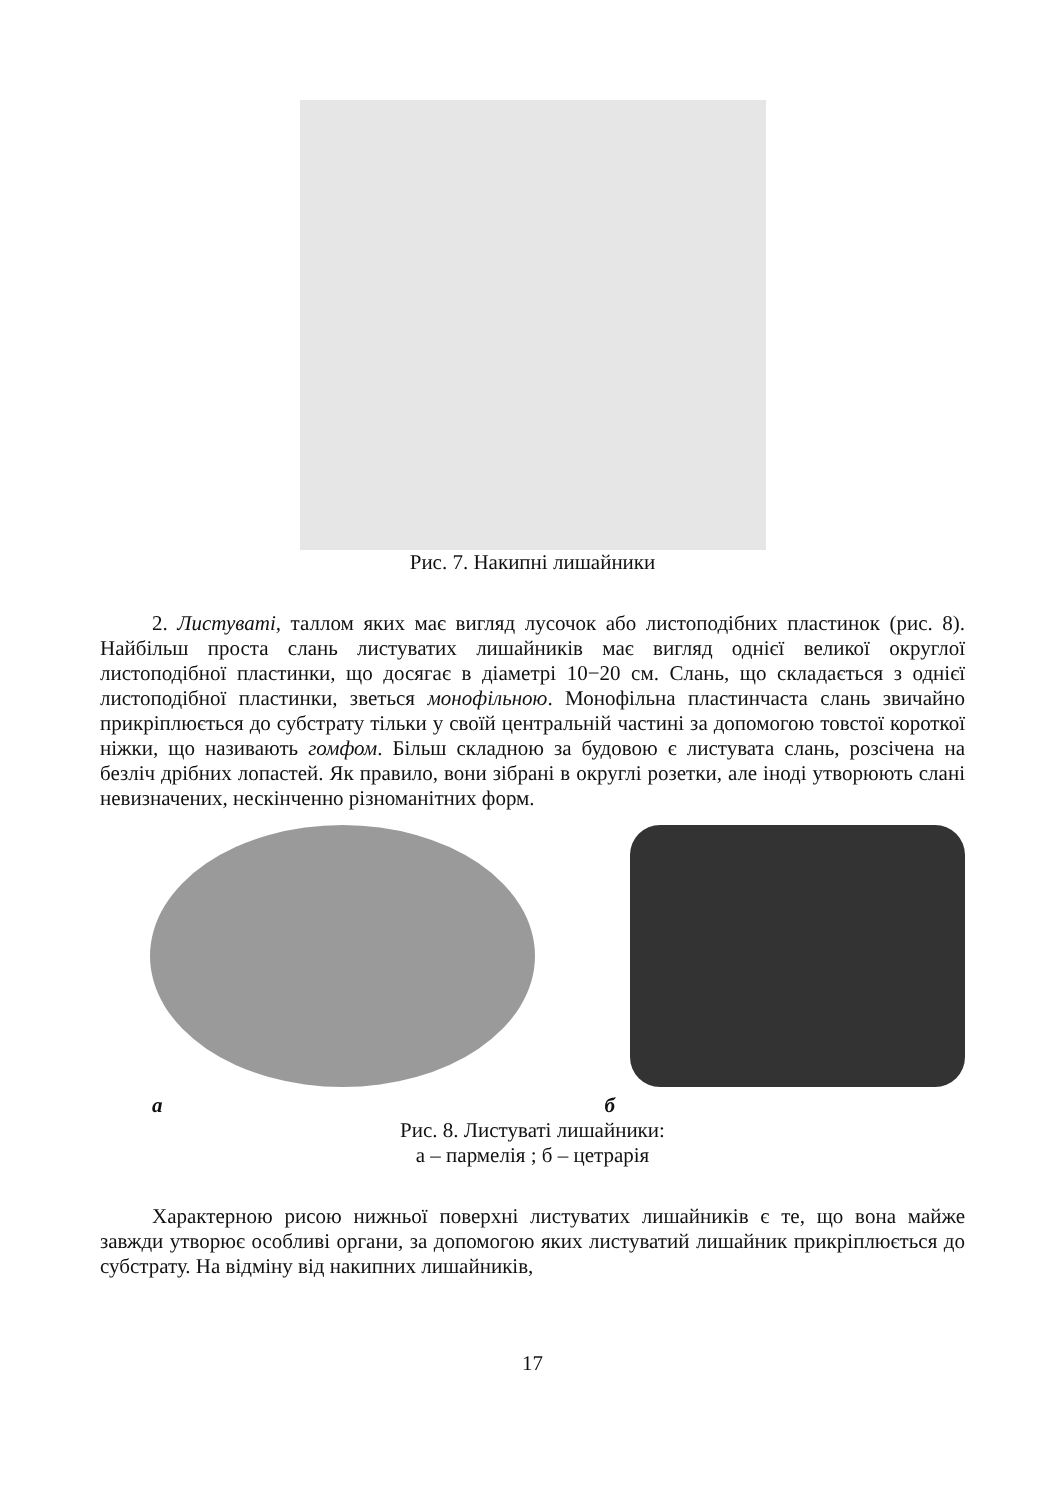Рис. 7. Накипні лишайники
2. Листуваті, таллом яких має вигляд лусочок або листоподібних пластинок (рис. 8). Найбільш проста слань листуватих лишайників має вигляд однієї великої округлої листоподібної пластинки, що досягає в діаметрі 10−20 см. Слань, що складається з однієї листоподібної пластинки, зветься монофільною. Монофільна пластинчаста слань звичайно прикріплюється до субстрату тільки у своїй центральній частині за допомогою товстої короткої ніжки, що називають гомфом. Більш складною за будовою є листувата слань, розсічена на безліч дрібних лопастей. Як правило, вони зібрані в округлі розетки, але іноді утворюють слані невизначених, нескінченно різноманітних форм.
а б
Рис. 8. Листуваті лишайники:
а – пармелія ; б – цетрарія
Характерною рисою нижньої поверхні листуватих лишайників є те, що вона майже завжди утворює особливі органи, за допомогою яких листуватий лишайник прикріплюється до субстрату. На відміну від накипних лишайників,
17